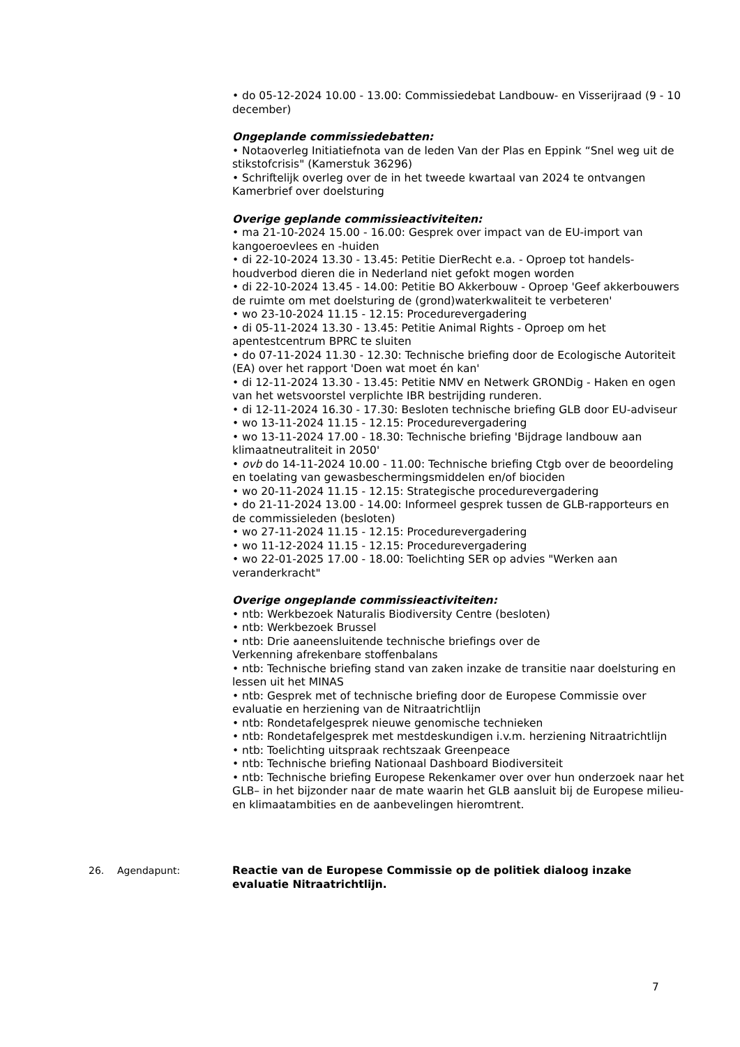• do 05-12-2024 10.00 - 13.00: Commissiedebat Landbouw- en Visserijraad (9 - 10 december)
Ongeplande commissiedebatten:
• Notaoverleg Initiatiefnota van de leden Van der Plas en Eppink “Snel weg uit de stikstofcrisis" (Kamerstuk 36296)
• Schriftelijk overleg over de in het tweede kwartaal van 2024 te ontvangen Kamerbrief over doelsturing
Overige geplande commissieactiviteiten:
• ma 21-10-2024 15.00 - 16.00: Gesprek over impact van de EU-import van kangoeroevlees en -huiden
• di 22-10-2024 13.30 - 13.45: Petitie DierRecht e.a. - Oproep tot handels-houdverbod dieren die in Nederland niet gefokt mogen worden
• di 22-10-2024 13.45 - 14.00: Petitie BO Akkerbouw - Oproep 'Geef akkerbouwers de ruimte om met doelsturing de (grond)waterkwaliteit te verbeteren'
• wo 23-10-2024 11.15 - 12.15: Procedurevergadering
• di 05-11-2024 13.30 - 13.45: Petitie Animal Rights - Oproep om het apentestcentrum BPRC te sluiten
• do 07-11-2024 11.30 - 12.30: Technische briefing door de Ecologische Autoriteit (EA) over het rapport 'Doen wat moet én kan'
• di 12-11-2024 13.30 - 13.45: Petitie NMV en Netwerk GRONDig - Haken en ogen van het wetsvoorstel verplichte IBR bestrijding runderen.
• di 12-11-2024 16.30 - 17.30: Besloten technische briefing GLB door EU-adviseur
• wo 13-11-2024 11.15 - 12.15: Procedurevergadering
• wo 13-11-2024 17.00 - 18.30: Technische briefing 'Bijdrage landbouw aan klimaatneutraliteit in 2050'
• ovb do 14-11-2024 10.00 - 11.00: Technische briefing Ctgb over de beoordeling en toelating van gewasbeschermingsmiddelen en/of biociden
• wo 20-11-2024 11.15 - 12.15: Strategische procedurevergadering
• do 21-11-2024 13.00 - 14.00: Informeel gesprek tussen de GLB-rapporteurs en de commissieleden (besloten)
• wo 27-11-2024 11.15 - 12.15: Procedurevergadering
• wo 11-12-2024 11.15 - 12.15: Procedurevergadering
• wo 22-01-2025 17.00 - 18.00: Toelichting SER op advies "Werken aan veranderkracht"
Overige ongeplande commissieactiviteiten:
• ntb: Werkbezoek Naturalis Biodiversity Centre (besloten)
• ntb: Werkbezoek Brussel
• ntb: Drie aaneensluitende technische briefings over de
Verkenning afrekenbare stoffenbalans
• ntb: Technische briefing stand van zaken inzake de transitie naar doelsturing en lessen uit het MINAS
• ntb: Gesprek met of technische briefing door de Europese Commissie over evaluatie en herziening van de Nitraatrichtlijn
• ntb: Rondetafelgesprek nieuwe genomische technieken
• ntb: Rondetafelgesprek met mestdeskundigen i.v.m. herziening Nitraatrichtlijn
• ntb: Toelichting uitspraak rechtszaak Greenpeace
• ntb: Technische briefing Nationaal Dashboard Biodiversiteit
• ntb: Technische briefing Europese Rekenkamer over over hun onderzoek naar het GLB– in het bijzonder naar de mate waarin het GLB aansluit bij de Europese milieu- en klimaatambities en de aanbevelingen hieromtrent.
26. Agendapunt: Reactie van de Europese Commissie op de politiek dialoog inzake evaluatie Nitraatrichtlijn.
7